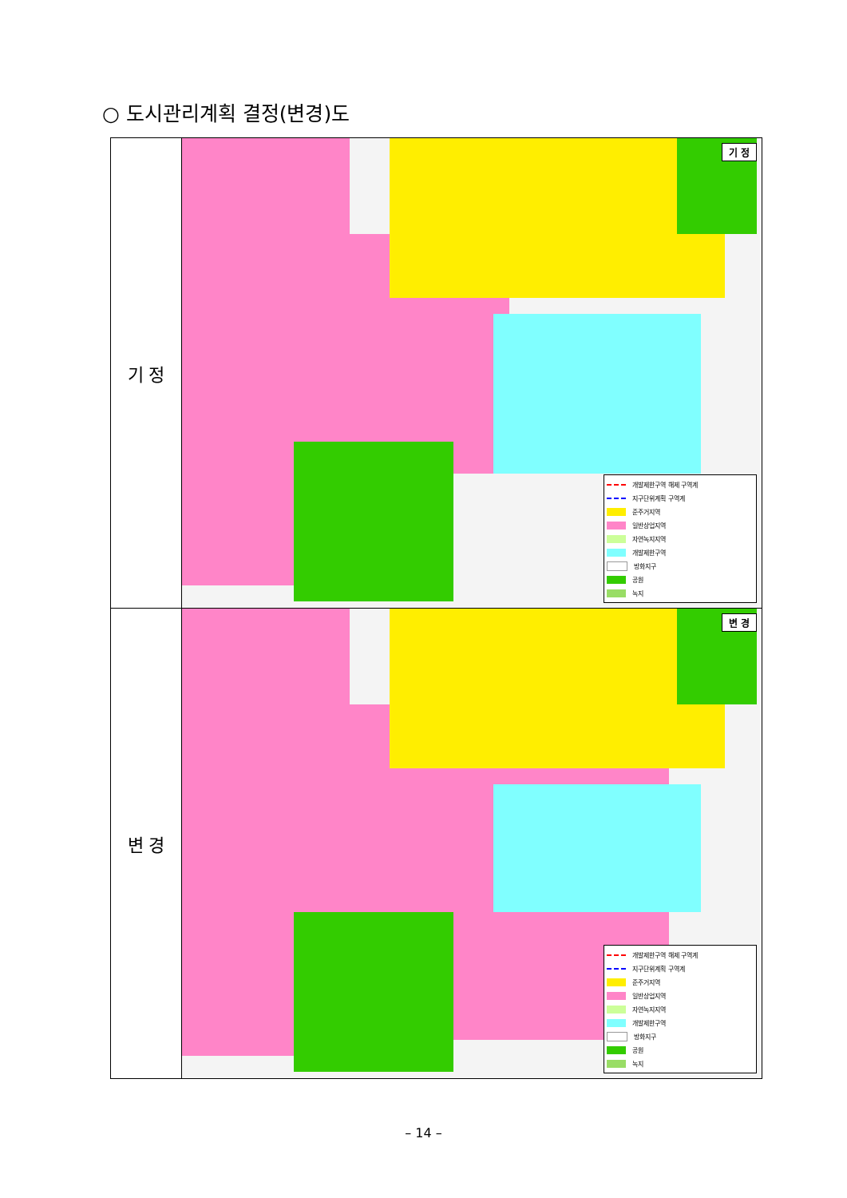○ 도시관리계획 결정(변경)도
| 기 정 | 기 정 개발제한구역 해제 구역계 지구단위계획 구역계 준주거지역 일반상업지역 자연녹지지역 개발제한구역 방화지구 공원 녹지 |
| 변 경 | 변 경 개발제한구역 해제 구역계 지구단위계획 구역계 준주거지역 일반상업지역 자연녹지지역 개발제한구역 방화지구 공원 녹지 |
– 14 –